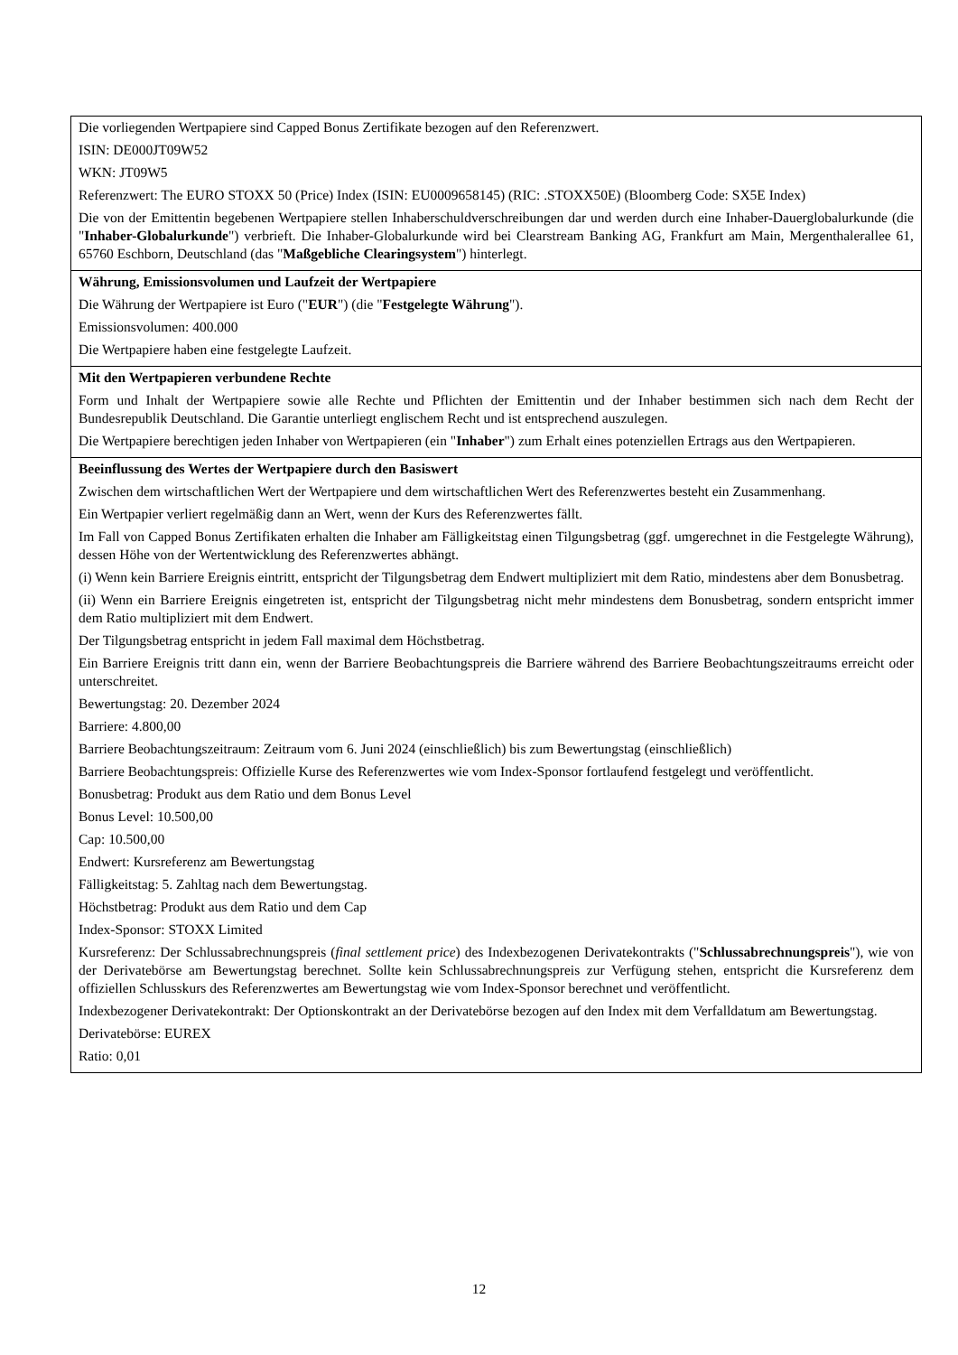Die vorliegenden Wertpapiere sind Capped Bonus Zertifikate bezogen auf den Referenzwert.
ISIN: DE000JT09W52
WKN: JT09W5
Referenzwert: The EURO STOXX 50 (Price) Index (ISIN: EU0009658145) (RIC: .STOXX50E) (Bloomberg Code: SX5E Index)
Die von der Emittentin begebenen Wertpapiere stellen Inhaberschuldverschreibungen dar und werden durch eine Inhaber-Dauerglobalurkunde (die "Inhaber-Globalurkunde") verbrieft. Die Inhaber-Globalurkunde wird bei Clearstream Banking AG, Frankfurt am Main, Mergenthalerallee 61, 65760 Eschborn, Deutschland (das "Maßgebliche Clearingsystem") hinterlegt.
Währung, Emissionsvolumen und Laufzeit der Wertpapiere
Die Währung der Wertpapiere ist Euro ("EUR") (die "Festgelegte Währung").
Emissionsvolumen: 400.000
Die Wertpapiere haben eine festgelegte Laufzeit.
Mit den Wertpapieren verbundene Rechte
Form und Inhalt der Wertpapiere sowie alle Rechte und Pflichten der Emittentin und der Inhaber bestimmen sich nach dem Recht der Bundesrepublik Deutschland. Die Garantie unterliegt englischem Recht und ist entsprechend auszulegen.
Die Wertpapiere berechtigen jeden Inhaber von Wertpapieren (ein "Inhaber") zum Erhalt eines potenziellen Ertrags aus den Wertpapieren.
Beeinflussung des Wertes der Wertpapiere durch den Basiswert
Zwischen dem wirtschaftlichen Wert der Wertpapiere und dem wirtschaftlichen Wert des Referenzwertes besteht ein Zusammenhang.
Ein Wertpapier verliert regelmäßig dann an Wert, wenn der Kurs des Referenzwertes fällt.
Im Fall von Capped Bonus Zertifikaten erhalten die Inhaber am Fälligkeitstag einen Tilgungsbetrag (ggf. umgerechnet in die Festgelegte Währung), dessen Höhe von der Wertentwicklung des Referenzwertes abhängt.
(i) Wenn kein Barriere Ereignis eintritt, entspricht der Tilgungsbetrag dem Endwert multipliziert mit dem Ratio, mindestens aber dem Bonusbetrag.
(ii) Wenn ein Barriere Ereignis eingetreten ist, entspricht der Tilgungsbetrag nicht mehr mindestens dem Bonusbetrag, sondern entspricht immer dem Ratio multipliziert mit dem Endwert.
Der Tilgungsbetrag entspricht in jedem Fall maximal dem Höchstbetrag.
Ein Barriere Ereignis tritt dann ein, wenn der Barriere Beobachtungspreis die Barriere während des Barriere Beobachtungszeitraums erreicht oder unterschreitet.
Bewertungstag: 20. Dezember 2024
Barriere: 4.800,00
Barriere Beobachtungszeitraum: Zeitraum vom 6. Juni 2024 (einschließlich) bis zum Bewertungstag (einschließlich)
Barriere Beobachtungspreis: Offizielle Kurse des Referenzwertes wie vom Index-Sponsor fortlaufend festgelegt und veröffentlicht.
Bonusbetrag: Produkt aus dem Ratio und dem Bonus Level
Bonus Level: 10.500,00
Cap: 10.500,00
Endwert: Kursreferenz am Bewertungstag
Fälligkeitstag: 5. Zahltag nach dem Bewertungstag.
Höchstbetrag: Produkt aus dem Ratio und dem Cap
Index-Sponsor: STOXX Limited
Kursreferenz: Der Schlussabrechnungspreis (final settlement price) des Indexbezogenen Derivatekontrakts ("Schlussabrechnungspreis"), wie von der Derivatebörse am Bewertungstag berechnet. Sollte kein Schlussabrechnungspreis zur Verfügung stehen, entspricht die Kursreferenz dem offiziellen Schlusskurs des Referenzwertes am Bewertungstag wie vom Index-Sponsor berechnet und veröffentlicht.
Indexbezogener Derivatekontrakt: Der Optionskontrakt an der Derivatebörse bezogen auf den Index mit dem Verfalldatum am Bewertungstag.
Derivatebörse: EUREX
Ratio: 0,01
12